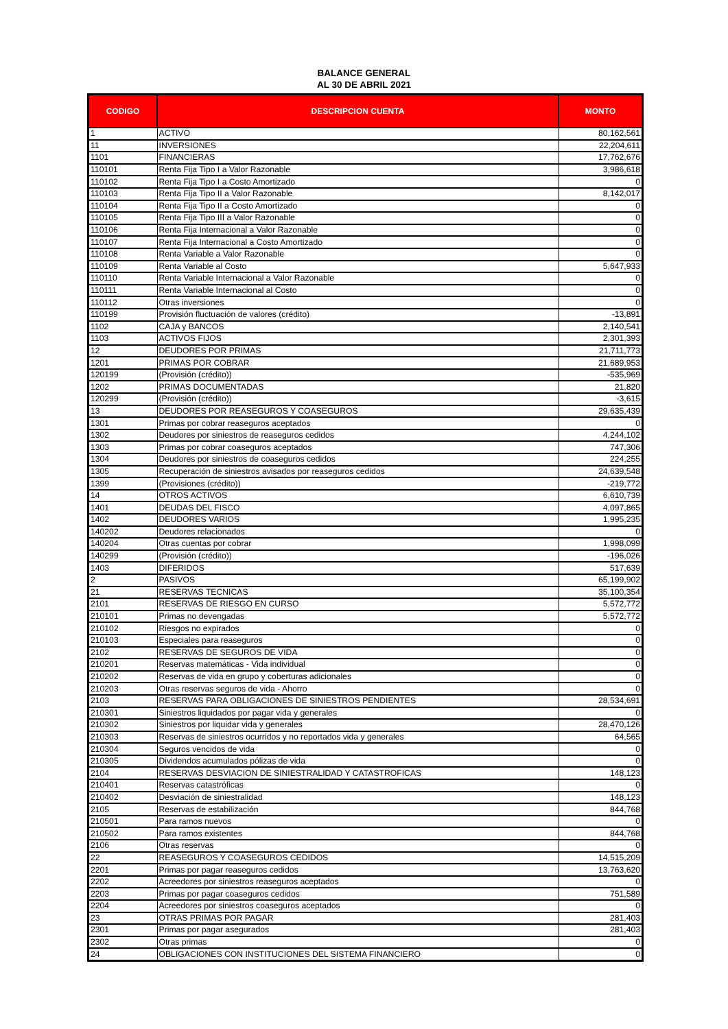BALANCE GENERAL
AL 30 DE ABRIL 2021
| CODIGO | DESCRIPCION CUENTA | MONTO |
| --- | --- | --- |
| 1 | ACTIVO | 80,162,561 |
| 11 | INVERSIONES | 22,204,611 |
| 1101 | FINANCIERAS | 17,762,676 |
| 110101 | Renta Fija Tipo I a Valor Razonable | 3,986,618 |
| 110102 | Renta Fija Tipo I a Costo Amortizado | 0 |
| 110103 | Renta Fija Tipo II a Valor Razonable | 8,142,017 |
| 110104 | Renta Fija Tipo II a Costo Amortizado | 0 |
| 110105 | Renta Fija Tipo III a Valor Razonable | 0 |
| 110106 | Renta Fija Internacional a Valor Razonable | 0 |
| 110107 | Renta Fija Internacional a Costo Amortizado | 0 |
| 110108 | Renta Variable a Valor Razonable | 0 |
| 110109 | Renta Variable al Costo | 5,647,933 |
| 110110 | Renta Variable Internacional a Valor Razonable | 0 |
| 110111 | Renta Variable Internacional al Costo | 0 |
| 110112 | Otras inversiones | 0 |
| 110199 | Provisión fluctuación de valores (crédito) | -13,891 |
| 1102 | CAJA y BANCOS | 2,140,541 |
| 1103 | ACTIVOS FIJOS | 2,301,393 |
| 12 | DEUDORES POR PRIMAS | 21,711,773 |
| 1201 | PRIMAS POR COBRAR | 21,689,953 |
| 120199 | (Provisión (crédito)) | -535,969 |
| 1202 | PRIMAS DOCUMENTADAS | 21,820 |
| 120299 | (Provisión (crédito)) | -3,615 |
| 13 | DEUDORES POR REASEGUROS Y COASEGUROS | 29,635,439 |
| 1301 | Primas por cobrar reaseguros aceptados | 0 |
| 1302 | Deudores por siniestros de reaseguros cedidos | 4,244,102 |
| 1303 | Primas por cobrar coaseguros aceptados | 747,306 |
| 1304 | Deudores por siniestros de coaseguros cedidos | 224,255 |
| 1305 | Recuperación de siniestros avisados por reaseguros cedidos | 24,639,548 |
| 1399 | (Provisiones (crédito)) | -219,772 |
| 14 | OTROS ACTIVOS | 6,610,739 |
| 1401 | DEUDAS DEL FISCO | 4,097,865 |
| 1402 | DEUDORES VARIOS | 1,995,235 |
| 140202 | Deudores relacionados | 0 |
| 140204 | Otras cuentas por cobrar | 1,998,099 |
| 140299 | (Provisión (crédito)) | -196,026 |
| 1403 | DIFERIDOS | 517,639 |
| 2 | PASIVOS | 65,199,902 |
| 21 | RESERVAS TECNICAS | 35,100,354 |
| 2101 | RESERVAS DE RIESGO EN CURSO | 5,572,772 |
| 210101 | Primas no devengadas | 5,572,772 |
| 210102 | Riesgos no expirados | 0 |
| 210103 | Especiales para reaseguros | 0 |
| 2102 | RESERVAS DE SEGUROS DE VIDA | 0 |
| 210201 | Reservas matemáticas - Vida individual | 0 |
| 210202 | Reservas de vida en grupo y coberturas adicionales | 0 |
| 210203 | Otras reservas seguros de vida - Ahorro | 0 |
| 2103 | RESERVAS PARA OBLIGACIONES DE SINIESTROS PENDIENTES | 28,534,691 |
| 210301 | Siniestros liquidados por pagar vida y generales | 0 |
| 210302 | Siniestros por liquidar vida y generales | 28,470,126 |
| 210303 | Reservas de siniestros ocurridos y no reportados vida y generales | 64,565 |
| 210304 | Seguros vencidos de vida | 0 |
| 210305 | Dividendos acumulados pólizas de vida | 0 |
| 2104 | RESERVAS DESVIACION DE SINIESTRALIDAD Y CATASTROFICAS | 148,123 |
| 210401 | Reservas catastróficas | 0 |
| 210402 | Desviación de siniestralidad | 148,123 |
| 2105 | Reservas de estabilización | 844,768 |
| 210501 | Para ramos nuevos | 0 |
| 210502 | Para ramos existentes | 844,768 |
| 2106 | Otras reservas | 0 |
| 22 | REASEGUROS Y COASEGUROS CEDIDOS | 14,515,209 |
| 2201 | Primas por pagar reaseguros cedidos | 13,763,620 |
| 2202 | Acreedores por siniestros reaseguros aceptados | 0 |
| 2203 | Primas por pagar coaseguros cedidos | 751,589 |
| 2204 | Acreedores por siniestros coaseguros aceptados | 0 |
| 23 | OTRAS PRIMAS POR PAGAR | 281,403 |
| 2301 | Primas por pagar asegurados | 281,403 |
| 2302 | Otras primas | 0 |
| 24 | OBLIGACIONES CON INSTITUCIONES DEL SISTEMA FINANCIERO | 0 |